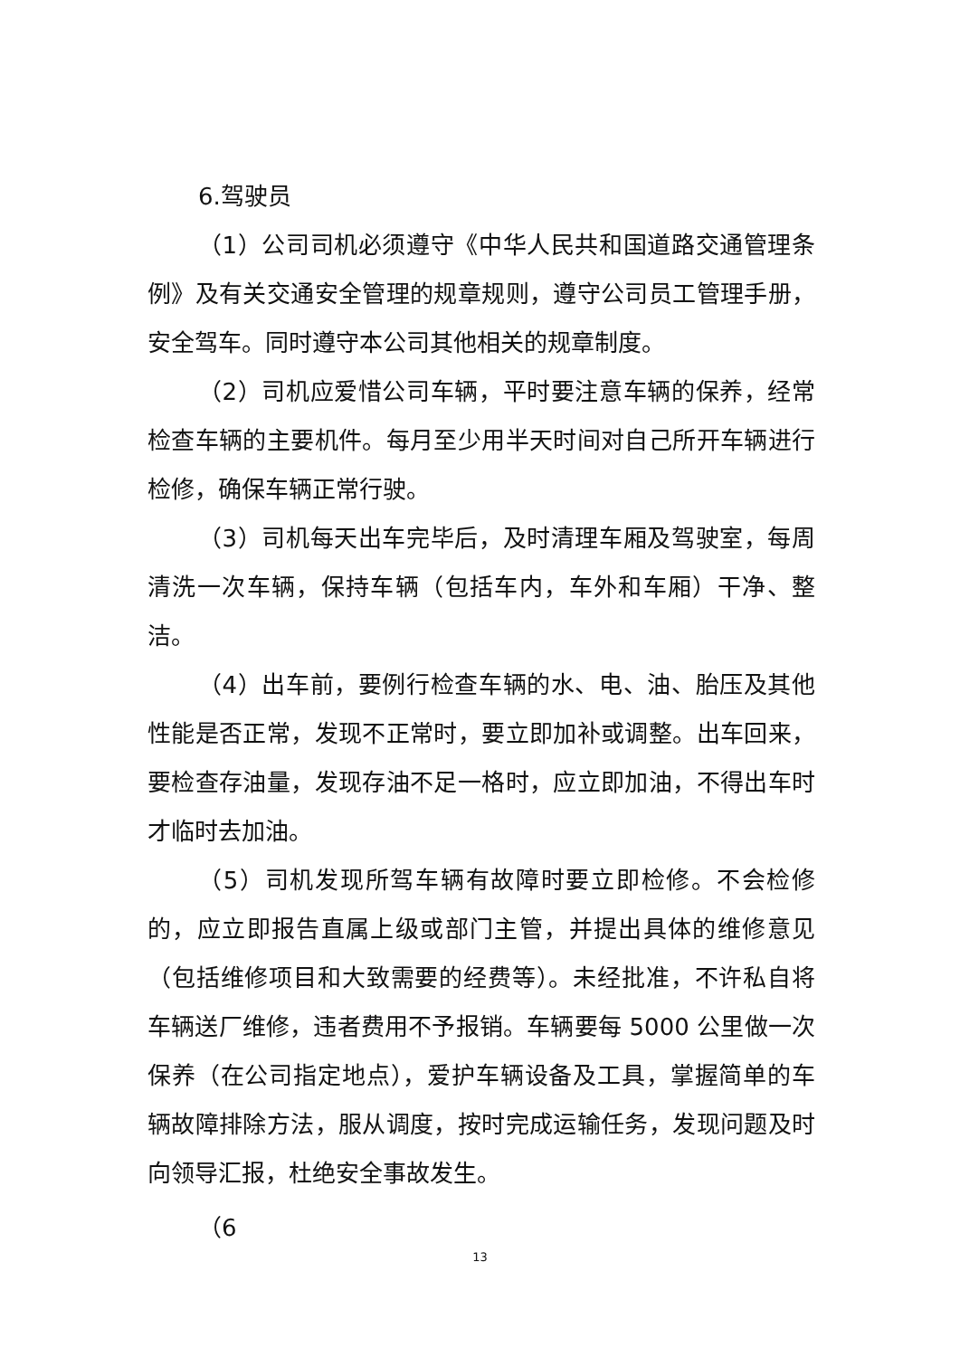6.驾驶员
（1）公司司机必须遵守《中华人民共和国道路交通管理条例》及有关交通安全管理的规章规则，遵守公司员工管理手册，安全驾车。同时遵守本公司其他相关的规章制度。
（2）司机应爱惜公司车辆，平时要注意车辆的保养，经常检查车辆的主要机件。每月至少用半天时间对自己所开车辆进行检修，确保车辆正常行驶。
（3）司机每天出车完毕后，及时清理车厢及驾驶室，每周清洗一次车辆，保持车辆（包括车内，车外和车厢）干净、整洁。
（4）出车前，要例行检查车辆的水、电、油、胎压及其他性能是否正常，发现不正常时，要立即加补或调整。出车回来，要检查存油量，发现存油不足一格时，应立即加油，不得出车时才临时去加油。
（5）司机发现所驾车辆有故障时要立即检修。不会检修的，应立即报告直属上级或部门主管，并提出具体的维修意见（包括维修项目和大致需要的经费等）。未经批准，不许私自将车辆送厂维修，违者费用不予报销。车辆要每 5000 公里做一次保养（在公司指定地点），爱护车辆设备及工具，掌握简单的车辆故障排除方法，服从调度，按时完成运输任务，发现问题及时向领导汇报，杜绝安全事故发生。
（6
13